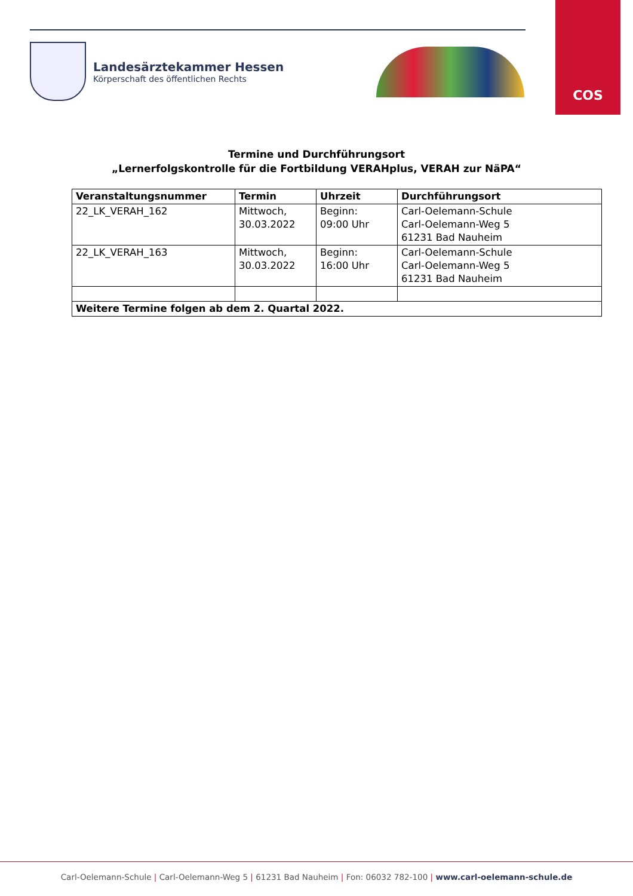COS
Landesärztekammer Hessen
Körperschaft des öffentlichen Rechts
Termine und Durchführungsort
„Lernerfolgskontrolle für die Fortbildung VERAHplus, VERAH zur NäPA“
| Veranstaltungsnummer | Termin | Uhrzeit | Durchführungsort |
| --- | --- | --- | --- |
| 22_LK_VERAH_162 | Mittwoch, 30.03.2022 | Beginn: 09:00 Uhr | Carl-Oelemann-Schule Carl-Oelemann-Weg 5 61231 Bad Nauheim |
| 22_LK_VERAH_163 | Mittwoch, 30.03.2022 | Beginn: 16:00 Uhr | Carl-Oelemann-Schule Carl-Oelemann-Weg 5 61231 Bad Nauheim |
| Weitere Termine folgen ab dem 2. Quartal 2022. | | | |
Carl-Oelemann-Schule | Carl-Oelemann-Weg 5 | 61231 Bad Nauheim | Fon: 06032 782-100 | www.carl-oelemann-schule.de